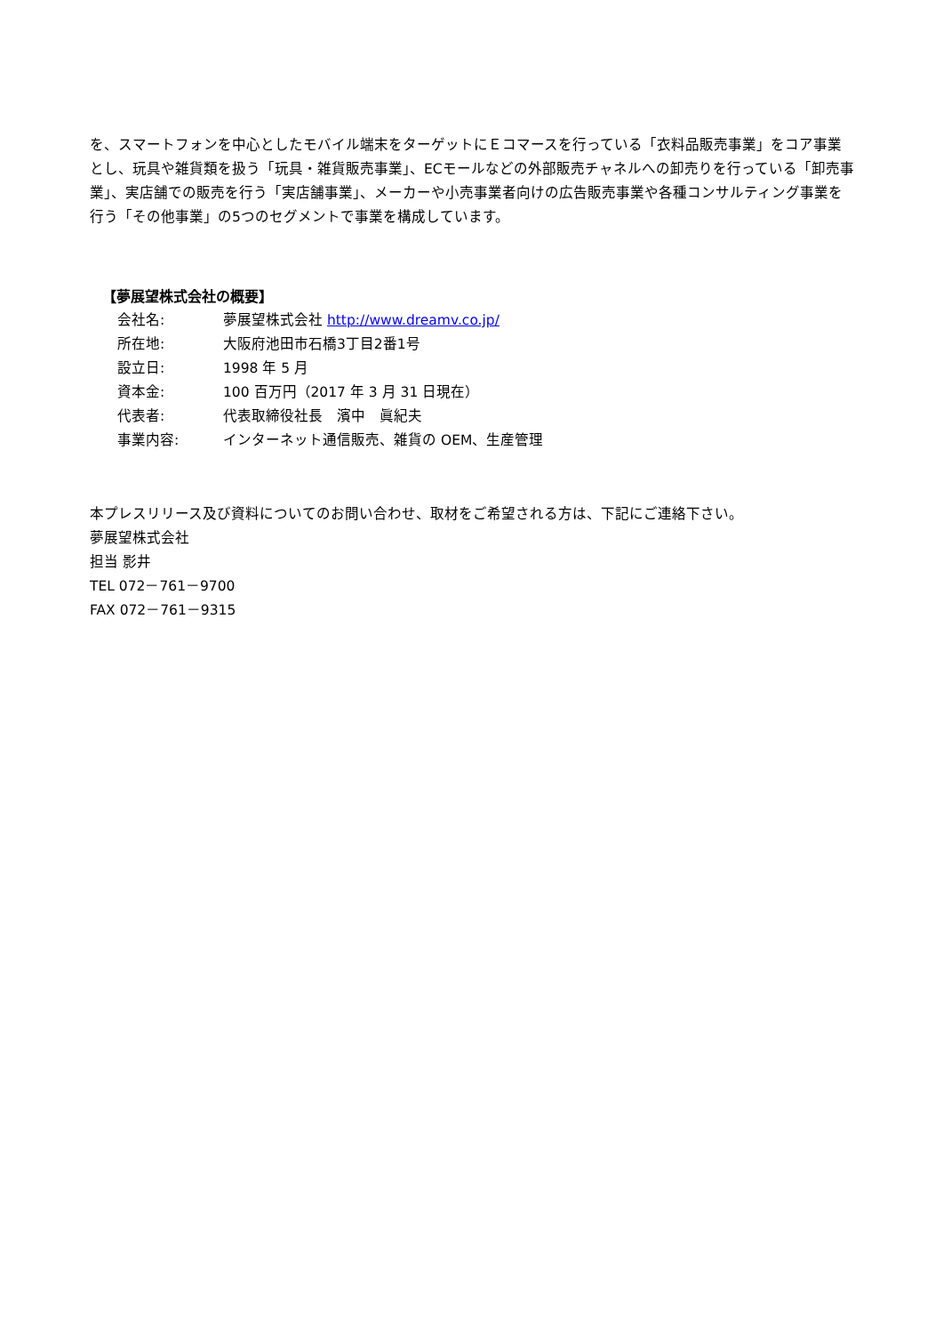を、スマートフォンを中心としたモバイル端末をターゲットにＥコマースを行っている「衣料品販売事業」をコア事業とし、玩具や雑貨類を扱う「玩具・雑貨販売事業」、ECモールなどの外部販売チャネルへの卸売りを行っている「卸売事業」、実店舗での販売を行う「実店舗事業」、メーカーや小売事業者向けの広告販売事業や各種コンサルティング事業を行う「その他事業」の5つのセグメントで事業を構成しています。
【夢展望株式会社の概要】
| 会社名: | 夢展望株式会社 http://www.dreamv.co.jp/ |
| 所在地: | 大阪府池田市石橋3丁目2番1号 |
| 設立日: | 1998 年 5 月 |
| 資本金: | 100 百万円（2017 年 3 月 31 日現在） |
| 代表者: | 代表取締役社長 濱中 眞紀夫 |
| 事業内容: | インターネット通信販売、雑貨の OEM、生産管理 |
本プレスリリース及び資料についてのお問い合わせ、取材をご希望される方は、下記にご連絡下さい。
夢展望株式会社
担当 影井
TEL 072－761－9700
FAX 072－761－9315